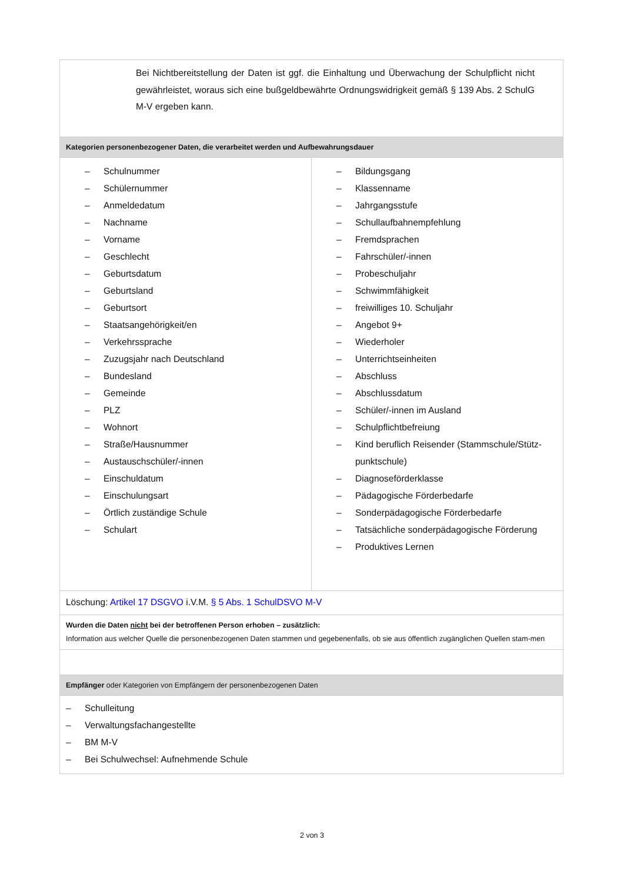| Bei Nichtbereitstellung der Daten ist ggf. die Einhaltung und Überwachung der Schulpflicht nicht gewährleistet, woraus sich eine bußgeldbewährte Ordnungswidrigkeit gemäß § 139 Abs. 2 SchulG M-V ergeben kann. | |
| Kategorien personenbezogener Daten, die verarbeitet werden und Aufbewahrungsdauer | |
| – Schulnummer – Schülernummer – Anmeldedatum – Nachname – Vorname – Geschlecht – Geburtsdatum – Geburtsland – Geburtsort – Staatsangehörigkeit/en – Verkehrssprache – Zuzugsjahr nach Deutschland – Bundesland – Gemeinde – PLZ – Wohnort – Straße/Hausnummer – Austauschschüler/-innen – Einschuldatum – Einschulungsart – Örtlich zuständige Schule – Schulart | – Bildungsgang – Klassenname – Jahrgangsstufe – Schullaufbahnempfehlung – Fremdsprachen – Fahrschüler/-innen – Probeschuljahr – Schwimmfähigkeit – freiwilliges 10. Schuljahr – Angebot 9+ – Wiederholer – Unterrichtseinheiten – Abschluss – Abschlussdatum – Schüler/-innen im Ausland – Schulpflichtbefreiung – Kind beruflich Reisender (Stammschule/Stütz-punktschule) – Diagnoseförderklasse – Pädagogische Förderbedarfe – Sonderpädagogische Förderbedarfe – Tatsächliche sonderpädagogische Förderung – Produktives Lernen |
| Löschung: Artikel 17 DSGVO i.V.M. § 5 Abs. 1 SchulDSVO M-V | |
| Wurden die Daten nicht bei der betroffenen Person erhoben – zusätzlich: Information aus welcher Quelle die personenbezogenen Daten stammen und gegebenenfalls, ob sie aus öffentlich zugänglichen Quellen stam-men | |
| Empfänger oder Kategorien von Empfängern der personenbezogenen Daten | |
| – Schulleitung – Verwaltungsfachangestellte – BM M-V – Bei Schulwechsel: Aufnehmende Schule | |
2 von 3